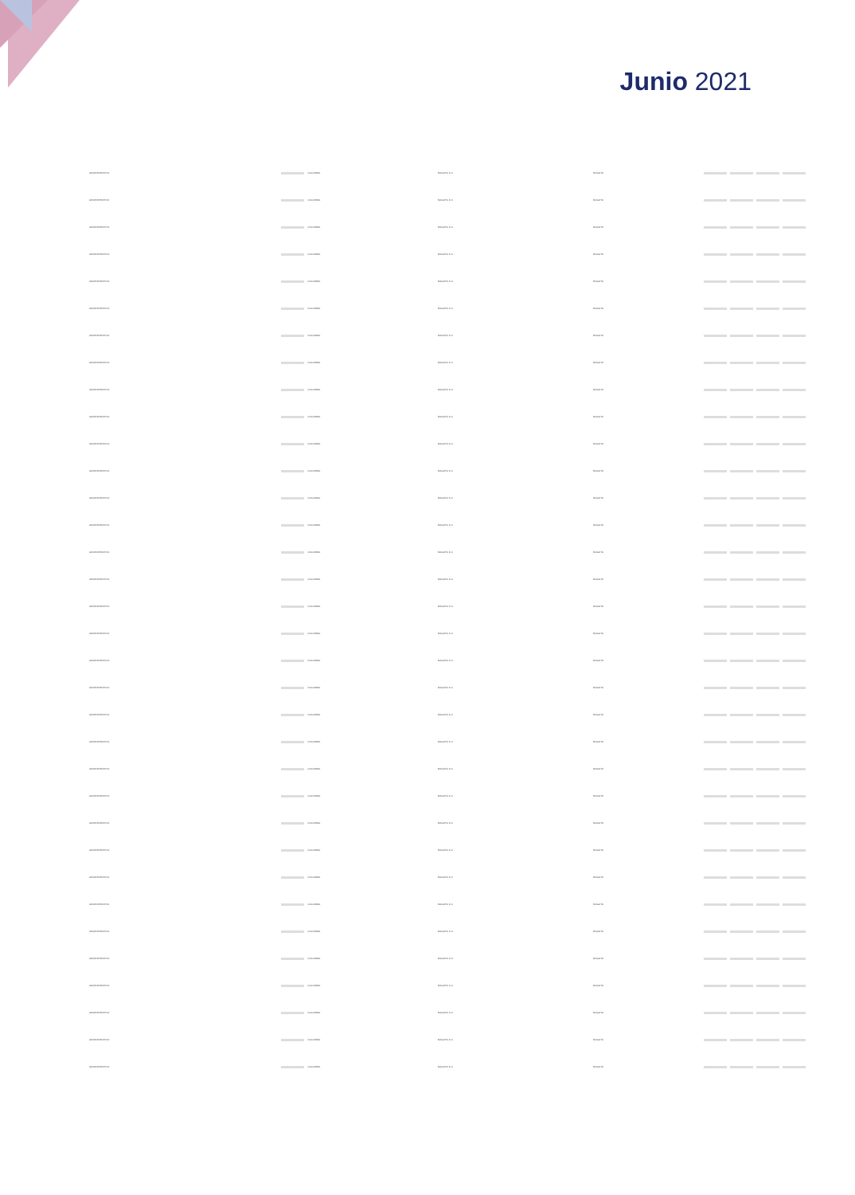Junio 2021
| ADMINISTRATIVO | | COLOMBIA | BOGOTÁ D.C. | BOGOTÁ | | | | |
| ADMINISTRATIVO | | COLOMBIA | BOGOTÁ D.C. | BOGOTÁ | | | | |
| ADMINISTRATIVO | | COLOMBIA | BOGOTÁ D.C. | BOGOTÁ | | | | |
| ADMINISTRATIVO | | COLOMBIA | BOGOTÁ D.C. | BOGOTÁ | | | | |
| ADMINISTRATIVO | | COLOMBIA | BOGOTÁ D.C. | BOGOTÁ | | | | |
| ADMINISTRATIVO | | COLOMBIA | BOGOTÁ D.C. | BOGOTÁ | | | | |
| ADMINISTRATIVO | | COLOMBIA | BOGOTÁ D.C. | BOGOTÁ | | | | |
| ADMINISTRATIVO | | COLOMBIA | BOGOTÁ D.C. | BOGOTÁ | | | | |
| ADMINISTRATIVO | | COLOMBIA | BOGOTÁ D.C. | BOGOTÁ | | | | |
| ADMINISTRATIVO | | COLOMBIA | BOGOTÁ D.C. | BOGOTÁ | | | | |
| ADMINISTRATIVO | | COLOMBIA | BOGOTÁ D.C. | BOGOTÁ | | | | |
| ADMINISTRATIVO | | COLOMBIA | BOGOTÁ D.C. | BOGOTÁ | | | | |
| ADMINISTRATIVO | | COLOMBIA | BOGOTÁ D.C. | BOGOTÁ | | | | |
| ADMINISTRATIVO | | COLOMBIA | BOGOTÁ D.C. | BOGOTÁ | | | | |
| ADMINISTRATIVO | | COLOMBIA | BOGOTÁ D.C. | BOGOTÁ | | | | |
| ADMINISTRATIVO | | COLOMBIA | BOGOTÁ D.C. | BOGOTÁ | | | | |
| ADMINISTRATIVO | | COLOMBIA | BOGOTÁ D.C. | BOGOTÁ | | | | |
| ADMINISTRATIVO | | COLOMBIA | BOGOTÁ D.C. | BOGOTÁ | | | | |
| ADMINISTRATIVO | | COLOMBIA | BOGOTÁ D.C. | BOGOTÁ | | | | |
| ADMINISTRATIVO | | COLOMBIA | BOGOTÁ D.C. | BOGOTÁ | | | | |
| ADMINISTRATIVO | | COLOMBIA | BOGOTÁ D.C. | BOGOTÁ | | | | |
| ADMINISTRATIVO | | COLOMBIA | BOGOTÁ D.C. | BOGOTÁ | | | | |
| ADMINISTRATIVO | | COLOMBIA | BOGOTÁ D.C. | BOGOTÁ | | | | |
| ADMINISTRATIVO | | COLOMBIA | BOGOTÁ D.C. | BOGOTÁ | | | | |
| ADMINISTRATIVO | | COLOMBIA | BOGOTÁ D.C. | BOGOTÁ | | | | |
| ADMINISTRATIVO | | COLOMBIA | BOGOTÁ D.C. | BOGOTÁ | | | | |
| ADMINISTRATIVO | | COLOMBIA | BOGOTÁ D.C. | BOGOTÁ | | | | |
| ADMINISTRATIVO | | COLOMBIA | BOGOTÁ D.C. | BOGOTÁ | | | | |
| ADMINISTRATIVO | | COLOMBIA | BOGOTÁ D.C. | BOGOTÁ | | | | |
| ADMINISTRATIVO | | COLOMBIA | BOGOTÁ D.C. | BOGOTÁ | | | | |
| ADMINISTRATIVO | | COLOMBIA | BOGOTÁ D.C. | BOGOTÁ | | | | |
| ADMINISTRATIVO | | COLOMBIA | BOGOTÁ D.C. | BOGOTÁ | | | | |
| ADMINISTRATIVO | | COLOMBIA | BOGOTÁ D.C. | BOGOTÁ | | | | |
| ADMINISTRATIVO | | COLOMBIA | BOGOTÁ D.C. | BOGOTÁ | | | | |